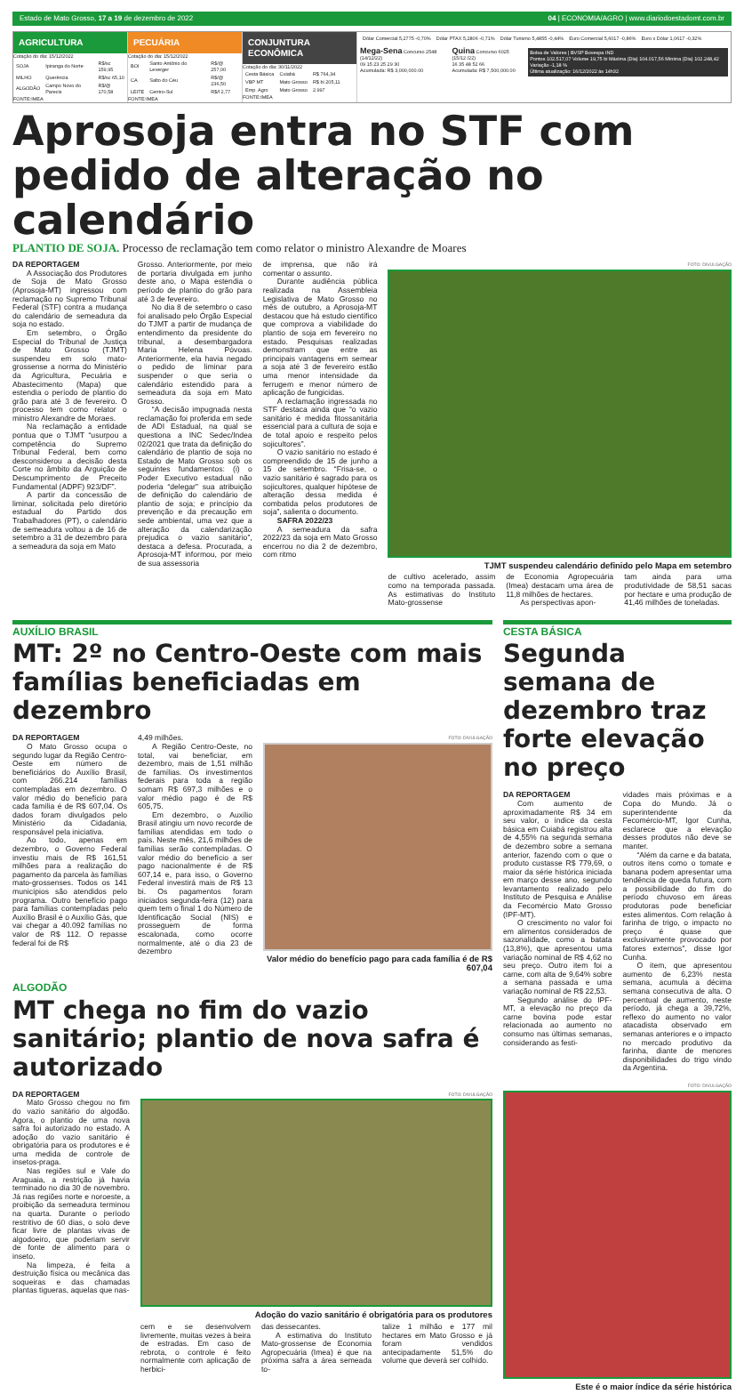Estado de Mato Grosso, 17 a 19 de dezembro de 2022 04 | ECONOMIA/AGRO | www.diariodoestadomt.com.br
AGRICULTURA
Cotação do dia: 15/12/2022
| SOJA | Ipiranga do Norte | R$/sc 159,95 |
| MILHO | Querência | R$/sc 65,10 |
| ALGODÃO | Campo Novo do Parecis | R$/@ 170,58 |
FONTE:IMEA
PECUÁRIA
Cotação do dia: 15/12/2022
| BOI | Santo Antônio do Leverger | R$/@ 257,00 |
| CA | Salto do Céu | R$/@ 236,50 |
| LEITE | Centro-Sul | R$/l 2,77 |
FONTE:IMEA
CONJUNTURA ECONÔMICA
Cotação do dia: 30/11/2022
| Cesta Básica | Cuiabá | R$ 764,34 |
| VBP MT | Mato Grosso | R$ bi 205,11 |
| Emp. Agro | Mato Grosso | 2.997 |
FONTE:IMEA
| Dólar Comercial 5,2775 -0,70% | Dólar PTAX 5,2806 -0,71% | Dólar Turismo 5,4855 -0,44% | Euro Comercial 5,6017 -0,86% | Euro x Dólar 1,0617 -0,32% |
Mega-Sena Concurso 2548 (14/12/22)
09 15 23 25 29 30
Acumulada: R$ 3,000,000.00
Quina Concurso 6025 (15/12 /22)
16 35 48 52 66
Acumulada: R$ 7,500,000.00
Bolsa de Valores | BVSP Bovespa IND
Pontos 102.517,07 Volume 19,75 bi Máxima (Dia) 104.017,56 Mínima (Dia) 102.248,42 Variação -1,18 %
Última atualização: 16/12/2022 às 14h32
Aprosoja entra no STF com pedido de alteração no calendário
PLANTIO DE SOJA. Processo de reclamação tem como relator o ministro Alexandre de Moares
DA REPORTAGEM
A Associação dos Produtores de Soja de Mato Grosso (Aprosoja-MT) ingressou com reclamação no Supremo Tribunal Federal (STF) contra a mudança do calendário de semeadura da soja no estado.
Em setembro, o Órgão Especial do Tribunal de Justiça de Mato Grosso (TJMT) suspendeu em solo mato-grossense a norma do Ministério da Agricultura, Pecuária e Abastecimento (Mapa) que estendia o período de plantio do grão para até 3 de fevereiro. O processo tem como relator o ministro Alexandre de Moraes.
Na reclamação a entidade pontua que o TJMT “usurpou a competência do Supremo Tribunal Federal, bem como desconsiderou a decisão desta Corte no âmbito da Arguição de Descumprimento de Preceito Fundamental (ADPF) 923/DF”.
A partir da concessão de liminar, solicitada pelo diretório estadual do Partido dos Trabalhadores (PT), o calendário de semeadura voltou a de 16 de setembro a 31 de dezembro para a semeadura da soja em Mato
Grosso. Anteriormente, por meio de portaria divulgada em junho deste ano, o Mapa estendia o período de plantio do grão para até 3 de fevereiro.
No dia 8 de setembro o caso foi analisado pelo Órgão Especial do TJMT a partir de mudança de entendimento da presidente do tribunal, a desembargadora Maria Helena Póvoas. Anteriormente, ela havia negado o pedido de liminar para suspender o que seria o calendário estendido para a semeadura da soja em Mato Grosso.
“A decisão impugnada nesta reclamação foi proferida em sede de ADI Estadual, na qual se questiona a INC Sedec/Indea 02/2021 que trata da definição do calendário de plantio de soja no Estado de Mato Grosso sob os seguintes fundamentos: (i) o Poder Executivo estadual não poderia “delegar” sua atribuição de definição do calendário de plantio de soja; e princípio da prevenção e da precaução em sede ambiental, uma vez que a alteração da calendarização prejudica o vazio sanitário”, destaca a defesa. Procurada, a Aprosoja-MT informou, por meio de sua assessoria
de imprensa, que não irá comentar o assunto.
Durante audiência pública realizada na Assembleia Legislativa de Mato Grosso no mês de outubro, a Aprosoja-MT destacou que há estudo científico que comprova a viabilidade do plantio de soja em fevereiro no estado. Pesquisas realizadas demonstram que entre as principais vantagens em semear a soja até 3 de fevereiro estão uma menor intensidade da ferrugem e menor número de aplicação de fungicidas.
A reclamação ingressada no STF destaca ainda que “o vazio sanitário é medida fitossanitária essencial para a cultura de soja e de total apoio e respeito pelos sojicultores”.
O vazio sanitário no estado é compreendido de 15 de junho a 15 de setembro. “Frisa-se, o vazio sanitário é sagrado para os sojicultores, qualquer hipótese de alteração dessa medida é combatida pelos produtores de soja”, salienta o documento.
SAFRA 2022/23
A semeadura da safra 2022/23 da soja em Mato Grosso encerrou no dia 2 de dezembro, com ritmo
FOTO: DIVULGAÇÃO
TJMT suspendeu calendário definido pelo Mapa em setembro
de cultivo acelerado, assim como na temporada passada. As estimativas do Instituto Mato-grossense
de Economia Agropecuária (Imea) destacam uma área de 11,8 milhões de hectares.
As perspectivas apon-
tam ainda para uma produtividade de 58,51 sacas por hectare e uma produção de 41,46 milhões de toneladas.
AUXÍLIO BRASIL
MT: 2º no Centro-Oeste com mais famílias beneficiadas em dezembro
DA REPORTAGEM
O Mato Grosso ocupa o segundo lugar da Região Centro-Oeste em número de beneficiários do Auxílio Brasil, com 266.214 famílias contempladas em dezembro. O valor médio do benefício para cada família é de R$ 607,04. Os dados foram divulgados pelo Ministério da Cidadania, responsável pela iniciativa.
Ao todo, apenas em dezembro, o Governo Federal investiu mais de R$ 161,51 milhões para a realização do pagamento da parcela às famílias mato-grossenses. Todos os 141 municípios são atendidos pelo programa. Outro benefício pago para famílias contempladas pelo Auxílio Brasil é o Auxílio Gás, que vai chegar a 40.092 famílias no valor de R$ 112. O repasse federal foi de R$
4,49 milhões.
A Região Centro-Oeste, no total, vai beneficiar, em dezembro, mais de 1,51 milhão de famílias. Os investimentos federais para toda a região somam R$ 697,3 milhões e o valor médio pago é de R$ 605,75.
Em dezembro, o Auxílio Brasil atingiu um novo recorde de famílias atendidas em todo o país. Neste mês, 21,6 milhões de famílias serão contempladas. O valor médio do benefício a ser pago nacionalmente é de R$ 607,14 e, para isso, o Governo Federal investirá mais de R$ 13 bi. Os pagamentos foram iniciados segunda-feira (12) para quem tem o final 1 do Número de Identificação Social (NIS) e prosseguem de forma escalonada, como ocorre normalmente, até o dia 23 de dezembro
FOTO: DIVULGAÇÃO
Valor médio do benefício pago para cada família é de R$ 607,04
ALGODÃO
MT chega no fim do vazio sanitário; plantio de nova safra é autorizado
DA REPORTAGEM
Mato Grosso chegou no fim do vazio sanitário do algodão. Agora, o plantio de uma nova safra foi autorizado no estado. A adoção do vazio sanitário é obrigatória para os produtores e é uma medida de controle de insetos-praga.
Nas regiões sul e Vale do Araguaia, a restrição já havia terminado no dia 30 de novembro. Já nas regiões norte e noroeste, a proibição da semeadura terminou na quarta. Durante o período restritivo de 60 dias, o solo deve ficar livre de plantas vivas de algodoeiro, que poderiam servir de fonte de alimento para o inseto.
Na limpeza, é feita a destruição física ou mecânica das soqueiras e das chamadas plantas tigueras, aquelas que nas-
FOTO: DIVULGAÇÃO
Adoção do vazio sanitário é obrigatória para os produtores
cem e se desenvolvem livremente, muitas vezes à beira de estradas. Em caso de rebrota, o controle é feito normalmente com aplicação de herbici-
das dessecantes.
A estimativa do Instituto Mato-grossense de Economia Agropecuária (Imea) é que na próxima safra a área semeada to-
talize 1 milhão e 177 mil hectares em Mato Grosso e já foram vendidos antecipadamente 51,5% do volume que deverá ser colhido.
CESTA BÁSICA
Segunda semana de dezembro traz forte elevação no preço
DA REPORTAGEM
Com aumento de aproximadamente R$ 34 em seu valor, o índice da cesta básica em Cuiabá registrou alta de 4,55% na segunda semana de dezembro sobre a semana anterior, fazendo com o que o produto custasse R$ 779,69, o maior da série histórica iniciada em março desse ano, segundo levantamento realizado pelo Instituto de Pesquisa e Análise da Fecomércio Mato Grosso (IPF-MT).
O crescimento no valor foi em alimentos considerados de sazonalidade, como a batata (13,8%), que apresentou uma variação nominal de R$ 4,62 no seu preço. Outro item foi a carne, com alta de 9,64% sobre a semana passada e uma variação nominal de R$ 22,53.
Segundo análise do IPF-MT, a elevação no preço da carne bovina pode estar relacionada ao aumento no consumo nas últimas semanas, considerando as festi-
vidades mais próximas e a Copa do Mundo. Já o superintendente da Fecomércio-MT, Igor Cunha, esclarece que a elevação desses produtos não deve se manter.
“Além da carne e da batata, outros itens como o tomate e banana podem apresentar uma tendência de queda futura, com a possibilidade do fim do período chuvoso em áreas produtoras pode beneficiar estes alimentos. Com relação à farinha de trigo, o impacto no preço é quase que exclusivamente provocado por fatores externos”, disse Igor Cunha.
O item, que apresentou aumento de 6,23% nesta semana, acumula a décima semana consecutiva de alta. O percentual de aumento, neste período, já chega a 39,72%, reflexo do aumento no valor atacadista observado em semanas anteriores e o impacto no mercado produtivo da farinha, diante de menores disponibilidades do trigo vindo da Argentina.
FOTO: DIVULGAÇÃO
Este é o maior índice da série histórica